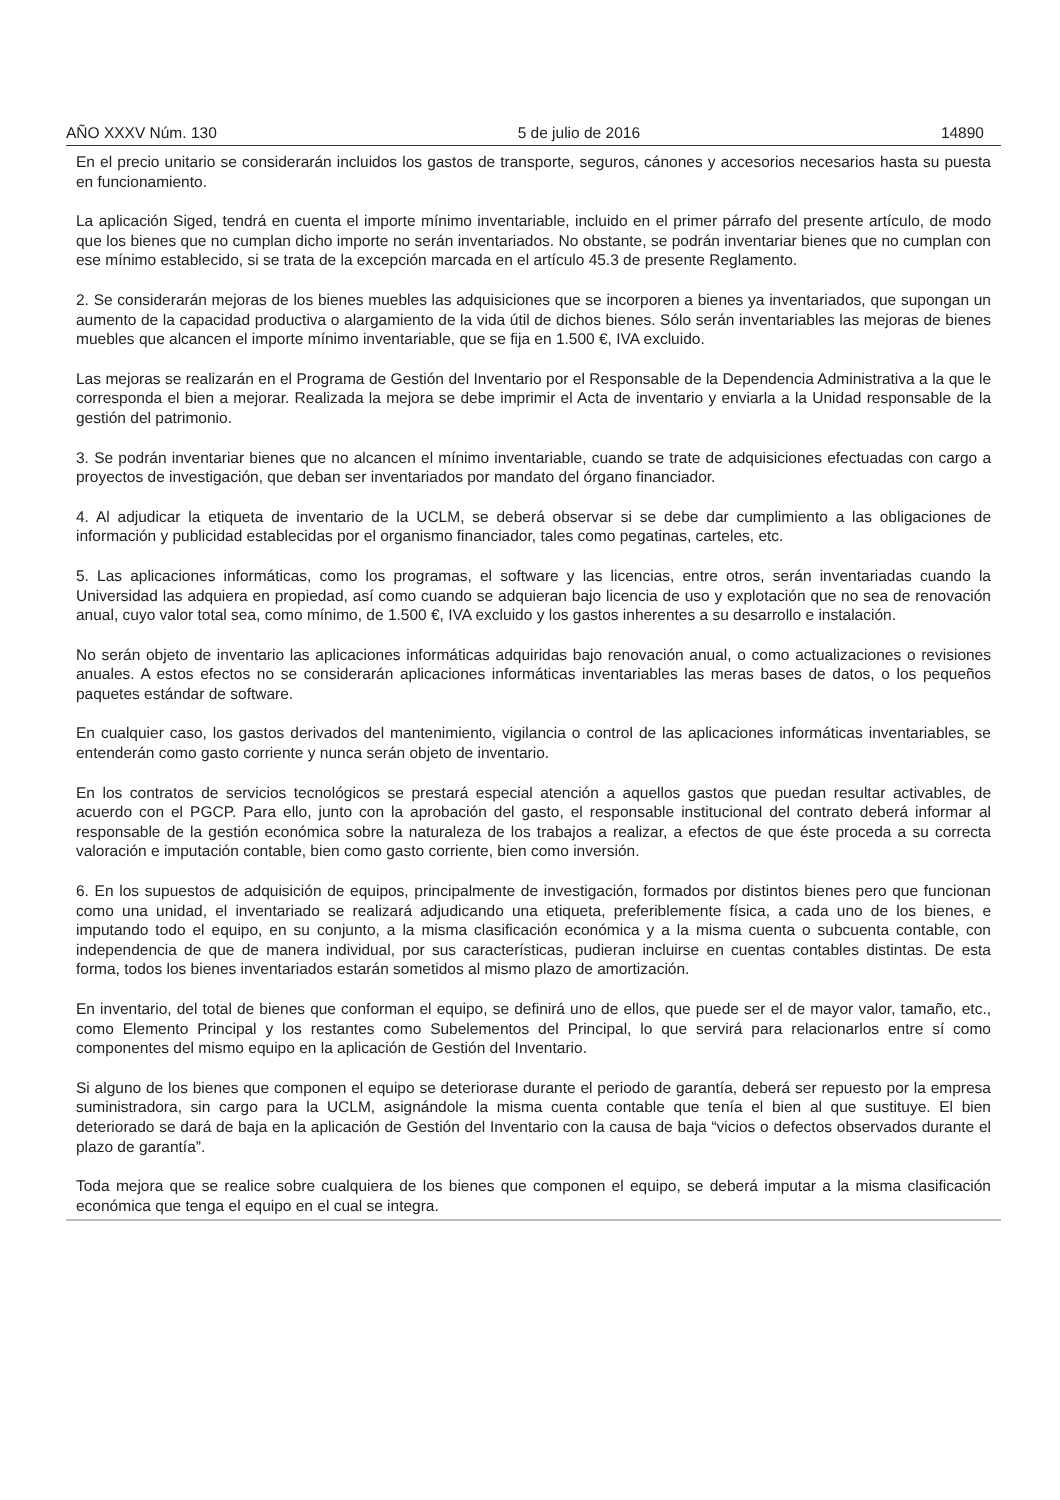AÑO XXXV Núm. 130 5 de julio de 2016 14890
En el precio unitario se considerarán incluidos los gastos de transporte, seguros, cánones y accesorios necesarios hasta su puesta en funcionamiento.
La aplicación Siged, tendrá en cuenta el importe mínimo inventariable, incluido en el primer párrafo del presente artículo, de modo que los bienes que no cumplan dicho importe no serán inventariados. No obstante, se podrán inventariar bienes que no cumplan con ese mínimo establecido, si se trata de la excepción marcada en el artículo 45.3 de presente Reglamento.
2. Se considerarán mejoras de los bienes muebles las adquisiciones que se incorporen a bienes ya inventariados, que supongan un aumento de la capacidad productiva o alargamiento de la vida útil de dichos bienes. Sólo serán inventariables las mejoras de bienes muebles que alcancen el importe mínimo inventariable, que se fija en 1.500 €, IVA excluido.
Las mejoras se realizarán en el Programa de Gestión del Inventario por el Responsable de la Dependencia Administrativa a la que le corresponda el bien a mejorar. Realizada la mejora se debe imprimir el Acta de inventario y enviarla a la Unidad responsable de la gestión del patrimonio.
3. Se podrán inventariar bienes que no alcancen el mínimo inventariable, cuando se trate de adquisiciones efectuadas con cargo a proyectos de investigación, que deban ser inventariados por mandato del órgano financiador.
4. Al adjudicar la etiqueta de inventario de la UCLM, se deberá observar si se debe dar cumplimiento a las obligaciones de información y publicidad establecidas por el organismo financiador, tales como pegatinas, carteles, etc.
5. Las aplicaciones informáticas, como los programas, el software y las licencias, entre otros, serán inventariadas cuando la Universidad las adquiera en propiedad, así como cuando se adquieran bajo licencia de uso y explotación que no sea de renovación anual, cuyo valor total sea, como mínimo, de 1.500 €, IVA excluido y los gastos inherentes a su desarrollo e instalación.
No serán objeto de inventario las aplicaciones informáticas adquiridas bajo renovación anual, o como actualizaciones o revisiones anuales. A estos efectos no se considerarán aplicaciones informáticas inventariables las meras bases de datos, o los pequeños paquetes estándar de software.
En cualquier caso, los gastos derivados del mantenimiento, vigilancia o control de las aplicaciones informáticas inventariables, se entenderán como gasto corriente y nunca serán objeto de inventario.
En los contratos de servicios tecnológicos se prestará especial atención a aquellos gastos que puedan resultar activables, de acuerdo con el PGCP. Para ello, junto con la aprobación del gasto, el responsable institucional del contrato deberá informar al responsable de la gestión económica sobre la naturaleza de los trabajos a realizar, a efectos de que éste proceda a su correcta valoración e imputación contable, bien como gasto corriente, bien como inversión.
6. En los supuestos de adquisición de equipos, principalmente de investigación, formados por distintos bienes pero que funcionan como una unidad, el inventariado se realizará adjudicando una etiqueta, preferiblemente física, a cada uno de los bienes, e imputando todo el equipo, en su conjunto, a la misma clasificación económica y a la misma cuenta o subcuenta contable, con independencia de que de manera individual, por sus características, pudieran incluirse en cuentas contables distintas. De esta forma, todos los bienes inventariados estarán sometidos al mismo plazo de amortización.
En inventario, del total de bienes que conforman el equipo, se definirá uno de ellos, que puede ser el de mayor valor, tamaño, etc., como Elemento Principal y los restantes como Subelementos del Principal, lo que servirá para relacionarlos entre sí como componentes del mismo equipo en la aplicación de Gestión del Inventario.
Si alguno de los bienes que componen el equipo se deteriorase durante el periodo de garantía, deberá ser repuesto por la empresa suministradora, sin cargo para la UCLM, asignándole la misma cuenta contable que tenía el bien al que sustituye. El bien deteriorado se dará de baja en la aplicación de Gestión del Inventario con la causa de baja “vicios o defectos observados durante el plazo de garantía”.
Toda mejora que se realice sobre cualquiera de los bienes que componen el equipo, se deberá imputar a la misma clasificación económica que tenga el equipo en el cual se integra.